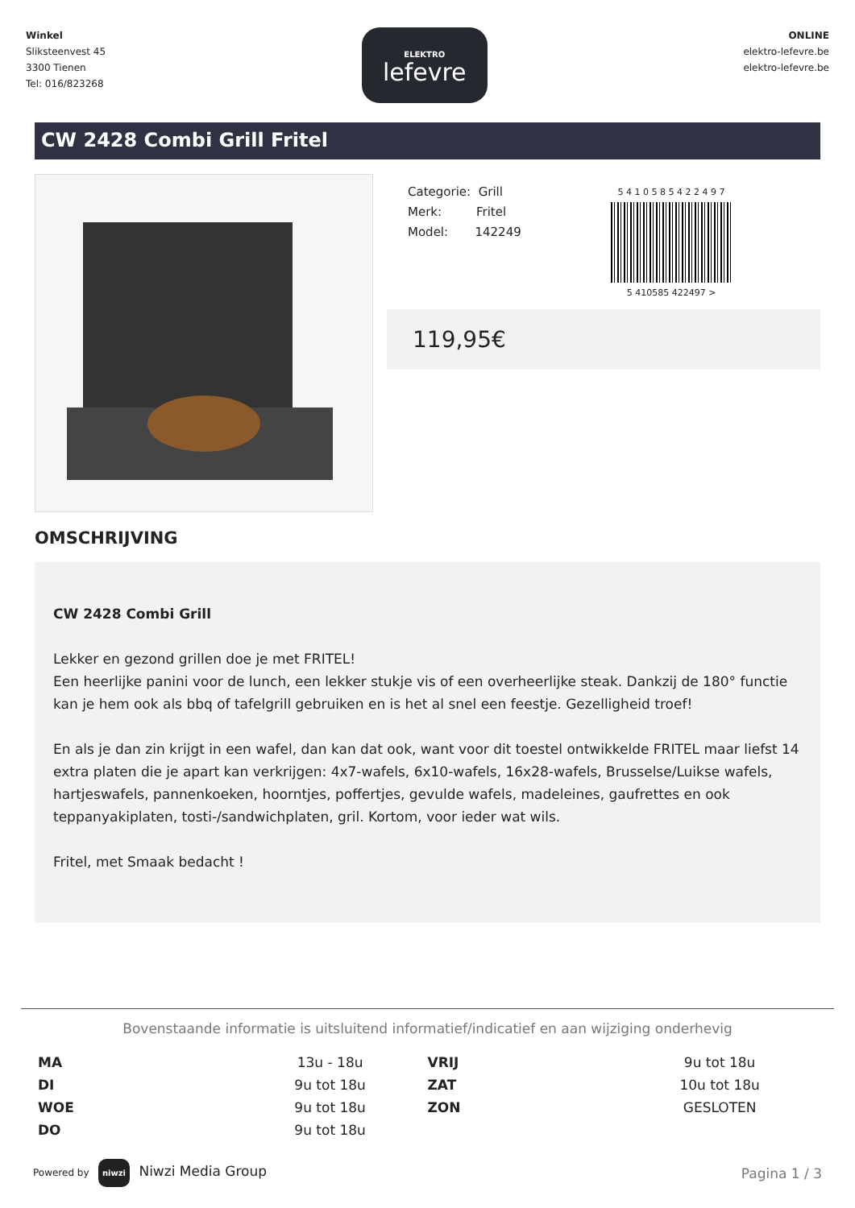Winkel
Sliksteenvest 45
3300 Tienen
Tel: 016/823268
ELEKTRO
lefevre
ONLINE
elektro-lefevre.be
elektro-lefevre.be
CW 2428 Combi Grill Fritel
Categorie: Grill
Merk: Fritel
Model: 142249
5 4 1 0 5 8 5 4 2 2 4 9 7
5 410585 422497 >
119,95€
OMSCHRIJVING
CW 2428 Combi Grill
Lekker en gezond grillen doe je met FRITEL!
Een heerlijke panini voor de lunch, een lekker stukje vis of een overheerlijke steak. Dankzij de 180° functie kan je hem ook als bbq of tafelgrill gebruiken en is het al snel een feestje. Gezelligheid troef!
En als je dan zin krijgt in een wafel, dan kan dat ook, want voor dit toestel ontwikkelde FRITEL maar liefst 14 extra platen die je apart kan verkrijgen: 4x7-wafels, 6x10-wafels, 16x28-wafels, Brusselse/Luikse wafels, hartjeswafels, pannenkoeken, hoorntjes, poffertjes, gevulde wafels, madeleines, gaufrettes en ook teppanyakiplaten, tosti-/sandwichplaten, gril. Kortom, voor ieder wat wils.
Fritel, met Smaak bedacht !
Bovenstaande informatie is uitsluitend informatief/indicatief en aan wijziging onderhevig
| MA | 13u - 18u | VRIJ | 9u tot 18u |
| DI | 9u tot 18u | ZAT | 10u tot 18u |
| WOE | 9u tot 18u | ZON | GESLOTEN |
| DO | 9u tot 18u | | |
Powered by niwzi Niwzi Media Group
Pagina 1 / 3